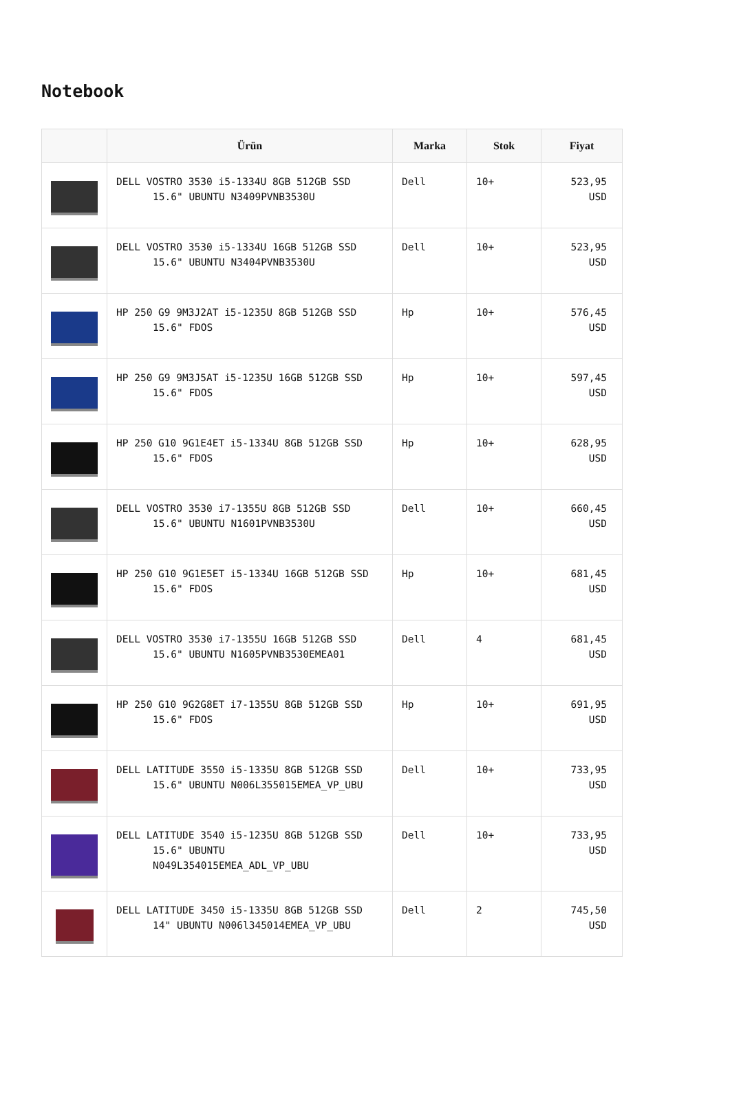Notebook
| | Ürün | Marka | Stok | Fiyat |
| --- | --- | --- | --- | --- |
| | DELL VOSTRO 3530 i5-1334U 8GB 512GB SSD 15.6" UBUNTU N3409PVNB3530U | Dell | 10+ | 523,95 USD |
| | DELL VOSTRO 3530 i5-1334U 16GB 512GB SSD 15.6" UBUNTU N3404PVNB3530U | Dell | 10+ | 523,95 USD |
| | HP 250 G9 9M3J2AT i5-1235U 8GB 512GB SSD 15.6" FDOS | Hp | 10+ | 576,45 USD |
| | HP 250 G9 9M3J5AT i5-1235U 16GB 512GB SSD 15.6" FDOS | Hp | 10+ | 597,45 USD |
| | HP 250 G10 9G1E4ET i5-1334U 8GB 512GB SSD 15.6" FDOS | Hp | 10+ | 628,95 USD |
| | DELL VOSTRO 3530 i7-1355U 8GB 512GB SSD 15.6" UBUNTU N1601PVNB3530U | Dell | 10+ | 660,45 USD |
| | HP 250 G10 9G1E5ET i5-1334U 16GB 512GB SSD 15.6" FDOS | Hp | 10+ | 681,45 USD |
| | DELL VOSTRO 3530 i7-1355U 16GB 512GB SSD 15.6" UBUNTU N1605PVNB3530EMEA01 | Dell | 4 | 681,45 USD |
| | HP 250 G10 9G2G8ET i7-1355U 8GB 512GB SSD 15.6" FDOS | Hp | 10+ | 691,95 USD |
| | DELL LATITUDE 3550 i5-1335U 8GB 512GB SSD 15.6" UBUNTU N006L355015EMEA_VP_UBU | Dell | 10+ | 733,95 USD |
| | DELL LATITUDE 3540 i5-1235U 8GB 512GB SSD 15.6" UBUNTU N049L354015EMEA_ADL_VP_UBU | Dell | 10+ | 733,95 USD |
| | DELL LATITUDE 3450 i5-1335U 8GB 512GB SSD 14" UBUNTU N006l345014EMEA_VP_UBU | Dell | 2 | 745,50 USD |